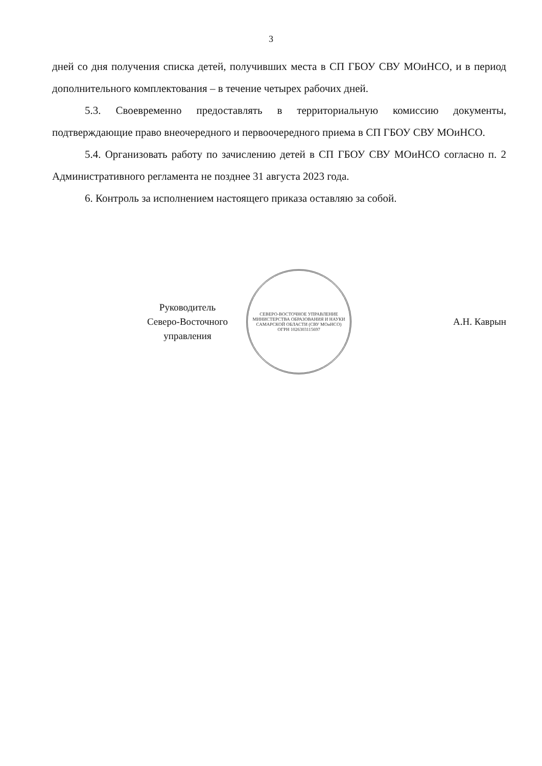3
дней со дня получения списка детей, получивших места в СП ГБОУ СВУ МОиНСО, и в период дополнительного комплектования – в течение четырех рабочих дней.
5.3. Своевременно предоставлять в территориальную комиссию документы, подтверждающие право внеочередного и первоочередного приема в СП ГБОУ СВУ МОиНСО.
5.4. Организовать работу по зачислению детей в СП ГБОУ СВУ МОиНСО согласно п. 2 Административного регламента не позднее 31 августа 2023 года.
6. Контроль за исполнением настоящего приказа оставляю за собой.
Руководитель
Северо-Восточного
управления
СЕВЕРО-ВОСТОЧНОЕ УПРАВЛЕНИЕ МИНИСТЕРСТВА ОБРАЗОВАНИЯ И НАУКИ САМАРСКОЙ ОБЛАСТИ (СВУ МОиНСО)
ОГРН 1026303115697
А.Н. Каврын